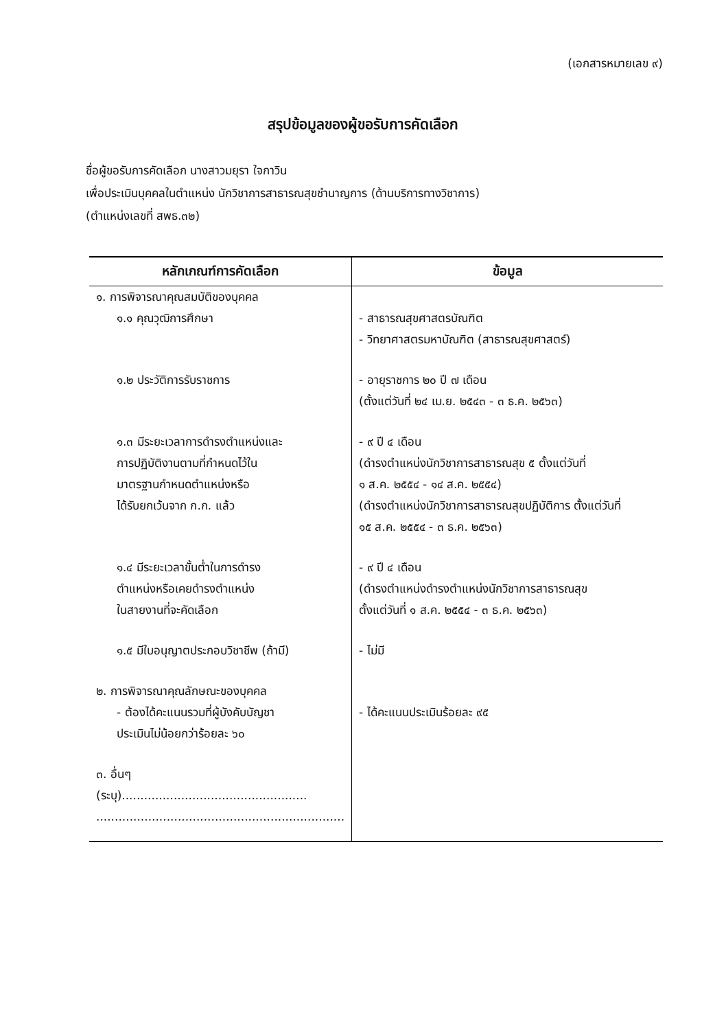(เอกสารหมายเลข ๙)
สรุปข้อมูลของผู้ขอรับการคัดเลือก
ชื่อผู้ขอรับการคัดเลือก นางสาวมยุรา ใจกาวิน
เพื่อประเมินบุคคลในตำแหน่ง นักวิชาการสาธารณสุขชำนาญการ (ด้านบริการทางวิชาการ)
(ตำแหน่งเลขที่ สพธ.๓๒)
| หลักเกณฑ์การคัดเลือก | ข้อมูล |
| --- | --- |
| ๑. การพิจารณาคุณสมบัติของบุคคล ๑.๑ คุณวุฒิการศึกษา | - สาธารณสุขศาสตรบัณฑิต - วิทยาศาสตรมหาบัณฑิต (สาธารณสุขศาสตร์) |
| ๑.๒ ประวัติการรับราชการ | - อายุราชการ ๒๐ ปี ๗ เดือน (ตั้งแต่วันที่ ๒๔ เม.ย. ๒๕๔๓ - ๓ ธ.ค. ๒๕๖๓) |
| ๑.๓ มีระยะเวลาการดำรงตำแหน่งและ การปฏิบัติงานตามที่กำหนดไว้ใน มาตรฐานกำหนดตำแหน่งหรือ ได้รับยกเว้นจาก ก.ก. แล้ว | - ๙ ปี ๔ เดือน (ดำรงตำแหน่งนักวิชาการสาธารณสุข ๕ ตั้งแต่วันที่ ๑ ส.ค. ๒๕๕๔ - ๑๔ ส.ค. ๒๕๕๔) (ดำรงตำแหน่งนักวิชาการสาธารณสุขปฏิบัติการ ตั้งแต่วันที่ ๑๕ ส.ค. ๒๕๕๔ - ๓ ธ.ค. ๒๕๖๓) |
| ๑.๔ มีระยะเวลาขั้นต่ำในการดำรง ตำแหน่งหรือเคยดำรงตำแหน่ง ในสายงานที่จะคัดเลือก | - ๙ ปี ๔ เดือน (ดำรงตำแหน่งดำรงตำแหน่งนักวิชาการสาธารณสุข ตั้งแต่วันที่ ๑ ส.ค. ๒๕๕๔ - ๓ ธ.ค. ๒๕๖๓) |
| ๑.๕ มีใบอนุญาตประกอบวิชาชีพ (ถ้ามี) | - ไม่มี |
| ๒. การพิจารณาคุณลักษณะของบุคคล - ต้องได้คะแนนรวมที่ผู้บังคับบัญชา ประเมินไม่น้อยกว่าร้อยละ ๖๐ | - ได้คะแนนประเมินร้อยละ ๙๕ |
| ๓. อื่นๆ (ระบุ).................................................. ................................................................... | |